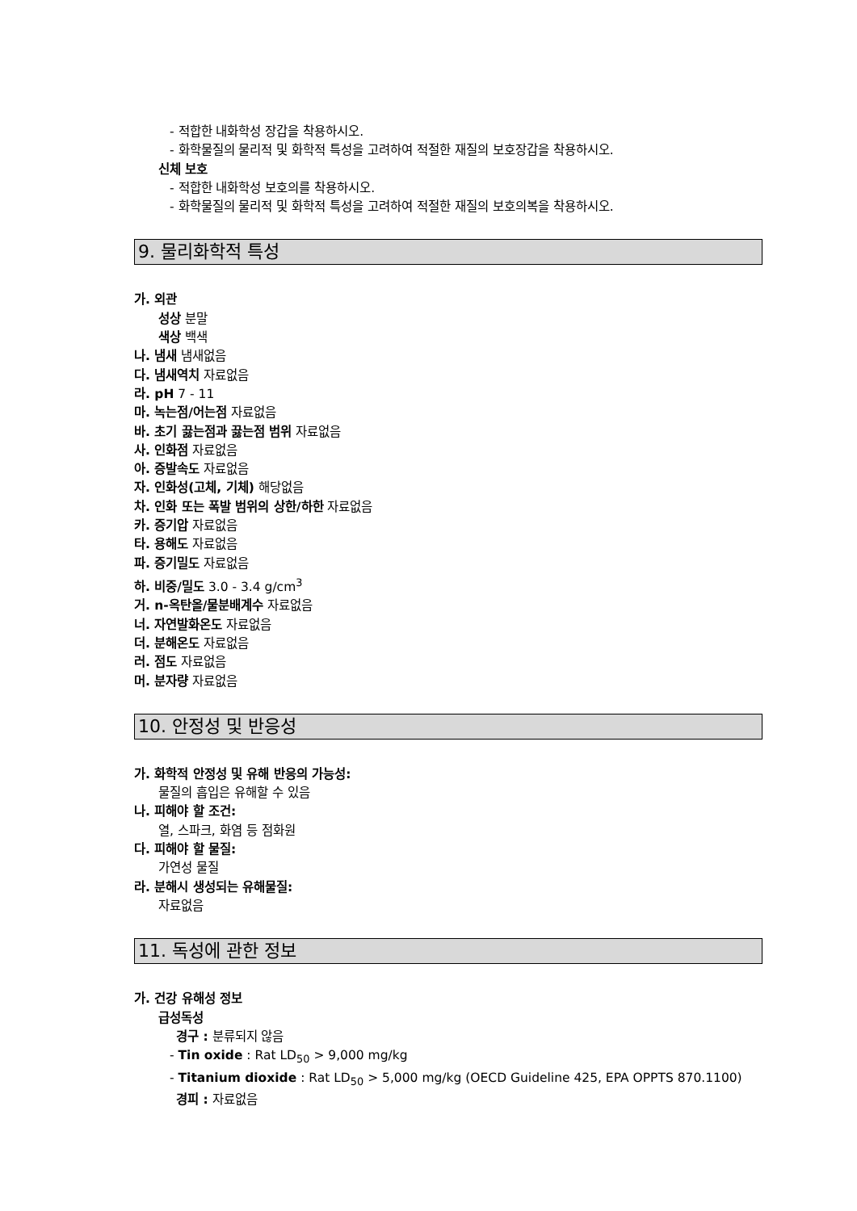- 적합한 내화학성 장갑을 착용하시오.
- 화학물질의 물리적 및 화학적 특성을 고려하여 적절한 재질의 보호장갑을 착용하시오.
신체 보호
- 적합한 내화학성 보호의를 착용하시오.
- 화학물질의 물리적 및 화학적 특성을 고려하여 적절한 재질의 보호의복을 착용하시오.
9. 물리화학적 특성
가. 외관
성상 분말
색상 백색
나. 냄새 냄새없음
다. 냄새역치 자료없음
라. pH 7 - 11
마. 녹는점/어는점 자료없음
바. 초기 끓는점과 끓는점 범위 자료없음
사. 인화점 자료없음
아. 증발속도 자료없음
자. 인화성(고체, 기체) 해당없음
차. 인화 또는 폭발 범위의 상한/하한 자료없음
카. 증기압 자료없음
타. 용해도 자료없음
파. 증기밀도 자료없음
하. 비중/밀도 3.0 - 3.4 g/cm<sup>3</sup>
거. n-옥탄올/물분배계수 자료없음
너. 자연발화온도 자료없음
더. 분해온도 자료없음
러. 점도 자료없음
머. 분자량 자료없음
10. 안정성 및 반응성
가. 화학적 안정성 및 유해 반응의 가능성:
물질의 흡입은 유해할 수 있음
나. 피해야 할 조건:
열, 스파크, 화염 등 점화원
다. 피해야 할 물질:
가연성 물질
라. 분해시 생성되는 유해물질:
자료없음
11. 독성에 관한 정보
가. 건강 유해성 정보
급성독성
경구 : 분류되지 않음
- Tin oxide : Rat LD<sub>50</sub> > 9,000 mg/kg
- Titanium dioxide : Rat LD<sub>50</sub> > 5,000 mg/kg (OECD Guideline 425, EPA OPPTS 870.1100)
경피 : 자료없음